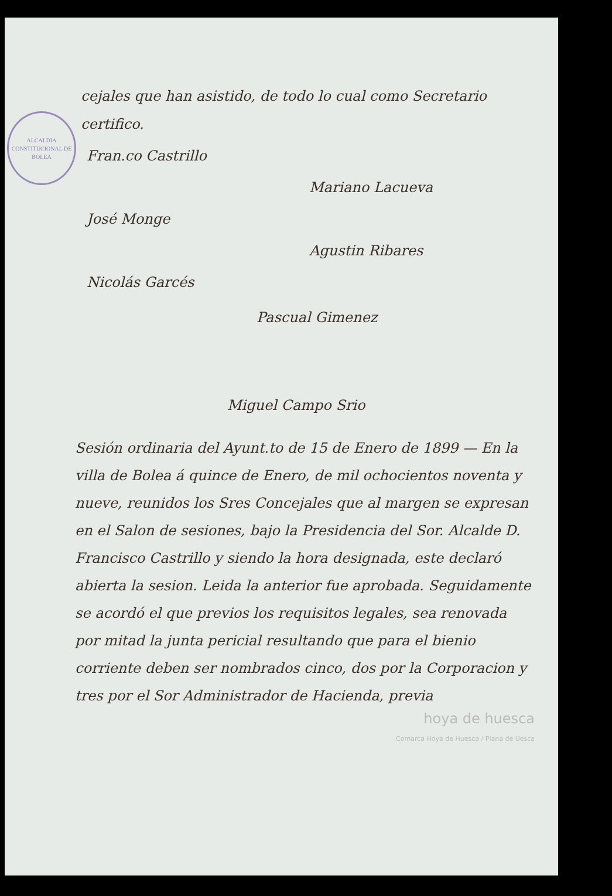ALCALDIA CONSTITUCIONAL DE
BOLEA
cejales que han asistido, de todo lo cual como Secretario certifico.
Fran.co Castrillo
Mariano Lacueva
José Monge
Agustin Ribares
Nicolás Garcés
Pascual Gimenez
Miguel Campo Srio
Sesión ordinaria del Ayunt.to de 15 de Enero de 1899 — En la villa de Bolea á quince de Enero, de mil ochocientos noventa y nueve, reunidos los Sres Concejales que al margen se expresan en el Salon de sesiones, bajo la Presidencia del Sor. Alcalde D. Francisco Castrillo y siendo la hora designada, este declaró abierta la sesion. Leida la anterior fue aprobada. Seguidamente se acordó el que previos los requisitos legales, sea renovada por mitad la junta pericial resultando que para el bienio corriente deben ser nombrados cinco, dos por la Corporacion y tres por el Sor Administrador de Hacienda, previa
hoya de huesca
Comarca Hoya de Huesca / Plana de Uesca